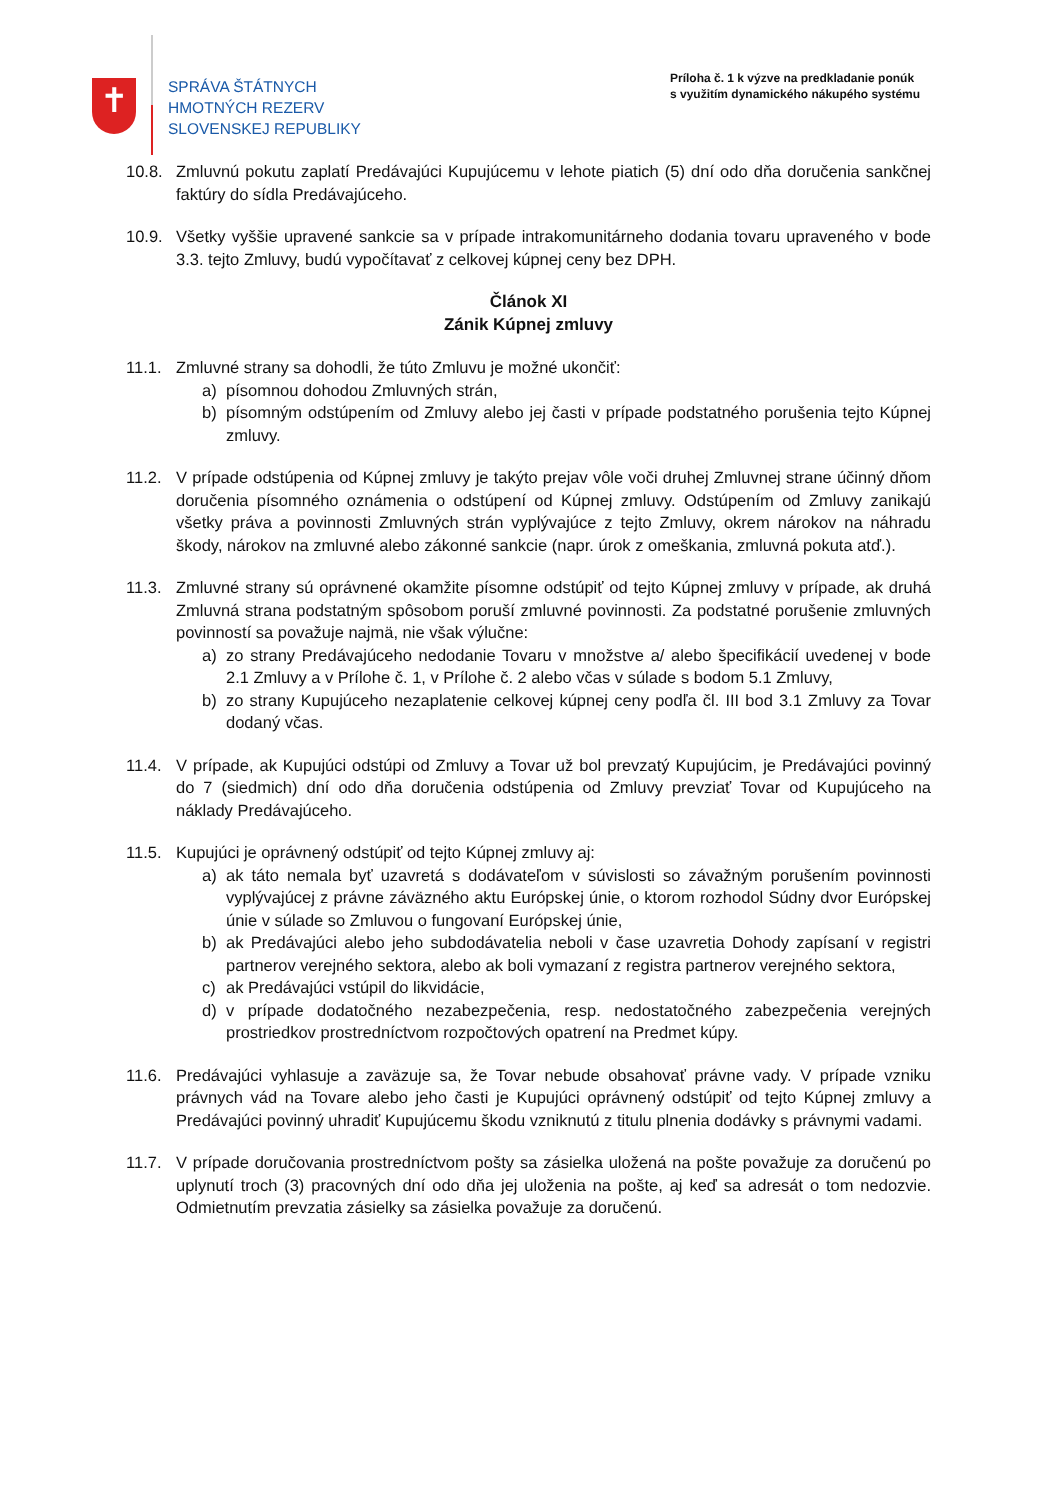✝
SPRÁVA ŠTÁTNYCH
HMOTNÝCH REZERV
SLOVENSKEJ REPUBLIKY
Príloha č. 1 k výzve na predkladanie ponúk
s využitím dynamického nákupého systému
10.8. Zmluvnú pokutu zaplatí Predávajúci Kupujúcemu v lehote piatich (5) dní odo dňa doručenia sankčnej faktúry do sídla Predávajúceho.
10.9. Všetky vyššie upravené sankcie sa v prípade intrakomunitárneho dodania tovaru upraveného v bode 3.3. tejto Zmluvy, budú vypočítavať z celkovej kúpnej ceny bez DPH.
Článok XI
Zánik Kúpnej zmluvy
11.1. Zmluvné strany sa dohodli, že túto Zmluvu je možné ukončiť:
a) písomnou dohodou Zmluvných strán,
b) písomným odstúpením od Zmluvy alebo jej časti v prípade podstatného porušenia tejto Kúpnej zmluvy.
11.2. V prípade odstúpenia od Kúpnej zmluvy je takýto prejav vôle voči druhej Zmluvnej strane účinný dňom doručenia písomného oznámenia o odstúpení od Kúpnej zmluvy. Odstúpením od Zmluvy zanikajú všetky práva a povinnosti Zmluvných strán vyplývajúce z tejto Zmluvy, okrem nárokov na náhradu škody, nárokov na zmluvné alebo zákonné sankcie (napr. úrok z omeškania, zmluvná pokuta atď.).
11.3. Zmluvné strany sú oprávnené okamžite písomne odstúpiť od tejto Kúpnej zmluvy v prípade, ak druhá Zmluvná strana podstatným spôsobom poruší zmluvné povinnosti. Za podstatné porušenie zmluvných povinností sa považuje najmä, nie však výlučne:
a) zo strany Predávajúceho nedodanie Tovaru v množstve a/ alebo špecifikácií uvedenej v bode 2.1 Zmluvy a v Prílohe č. 1, v Prílohe č. 2 alebo včas v súlade s bodom 5.1 Zmluvy,
b) zo strany Kupujúceho nezaplatenie celkovej kúpnej ceny podľa čl. III bod 3.1 Zmluvy za Tovar dodaný včas.
11.4. V prípade, ak Kupujúci odstúpi od Zmluvy a Tovar už bol prevzatý Kupujúcim, je Predávajúci povinný do 7 (siedmich) dní odo dňa doručenia odstúpenia od Zmluvy prevziať Tovar od Kupujúceho na náklady Predávajúceho.
11.5. Kupujúci je oprávnený odstúpiť od tejto Kúpnej zmluvy aj:
a) ak táto nemala byť uzavretá s dodávateľom v súvislosti so závažným porušením povinnosti vyplývajúcej z právne záväzného aktu Európskej únie, o ktorom rozhodol Súdny dvor Európskej únie v súlade so Zmluvou o fungovaní Európskej únie,
b) ak Predávajúci alebo jeho subdodávatelia neboli v čase uzavretia Dohody zapísaní v registri partnerov verejného sektora, alebo ak boli vymazaní z registra partnerov verejného sektora,
c) ak Predávajúci vstúpil do likvidácie,
d) v prípade dodatočného nezabezpečenia, resp. nedostatočného zabezpečenia verejných prostriedkov prostredníctvom rozpočtových opatrení na Predmet kúpy.
11.6. Predávajúci vyhlasuje a zaväzuje sa, že Tovar nebude obsahovať právne vady. V prípade vzniku právnych vád na Tovare alebo jeho časti je Kupujúci oprávnený odstúpiť od tejto Kúpnej zmluvy a Predávajúci povinný uhradiť Kupujúcemu škodu vzniknutú z titulu plnenia dodávky s právnymi vadami.
11.7. V prípade doručovania prostredníctvom pošty sa zásielka uložená na pošte považuje za doručenú po uplynutí troch (3) pracovných dní odo dňa jej uloženia na pošte, aj keď sa adresát o tom nedozvie. Odmietnutím prevzatia zásielky sa zásielka považuje za doručenú.